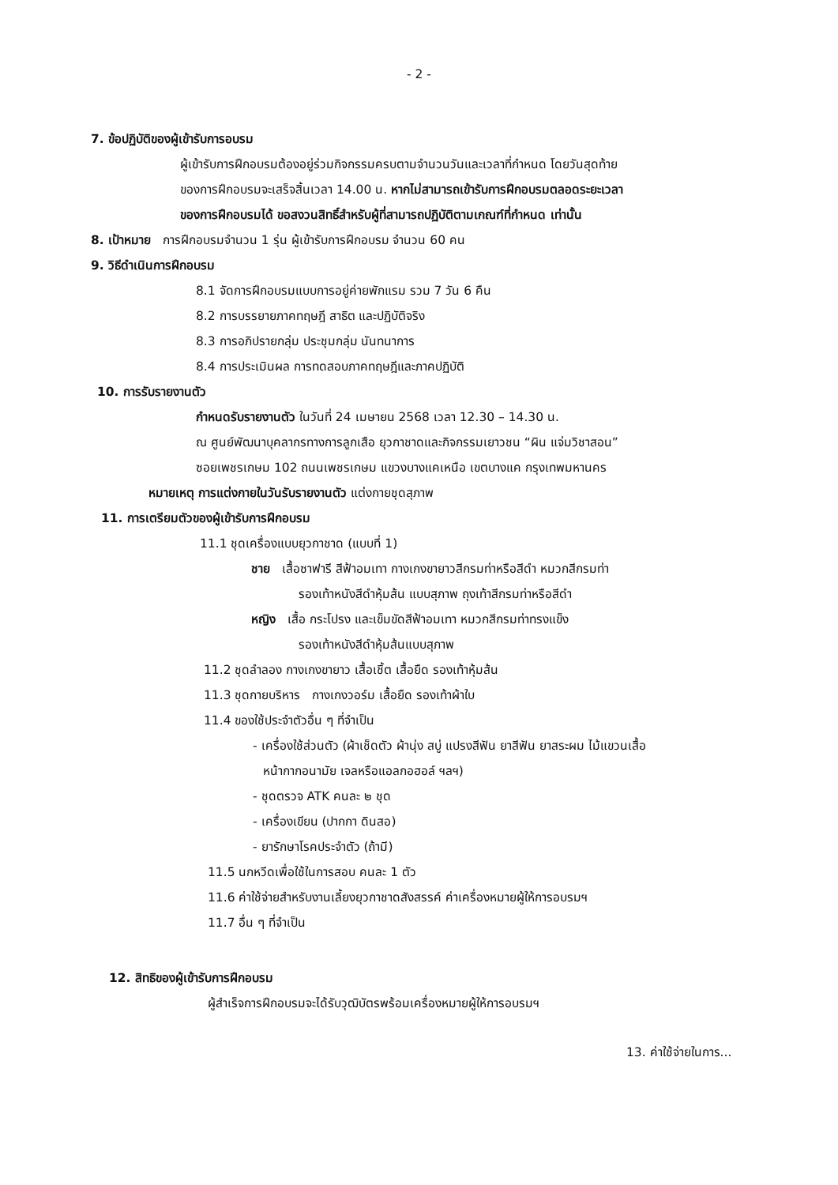- 2 -
7. ข้อปฏิบัติของผู้เข้ารับการอบรม
ผู้เข้ารับการฝึกอบรมต้องอยู่ร่วมกิจกรรมครบตามจำนวนวันและเวลาที่กำหนด โดยวันสุดท้าย
ของการฝึกอบรมจะเสร็จสิ้นเวลา 14.00 น. หากไม่สามารถเข้ารับการฝึกอบรมตลอดระยะเวลา
ของการฝึกอบรมได้ ขอสงวนสิทธิ์สำหรับผู้ที่สามารถปฏิบัติตามเกณฑ์ที่กำหนด เท่านั้น
8. เป้าหมาย การฝึกอบรมจำนวน 1 รุ่น ผู้เข้ารับการฝึกอบรม จำนวน 60 คน
9. วิธีดำเนินการฝึกอบรม
8.1 จัดการฝึกอบรมแบบการอยู่ค่ายพักแรม รวม 7 วัน 6 คืน
8.2 การบรรยายภาคทฤษฎี สาธิต และปฏิบัติจริง
8.3 การอภิปรายกลุ่ม ประชุมกลุ่ม นันทนาการ
8.4 การประเมินผล การทดสอบภาคทฤษฎีและภาคปฏิบัติ
10. การรับรายงานตัว
กำหนดรับรายงานตัว ในวันที่ 24 เมษายน 2568 เวลา 12.30 – 14.30 น.
ณ ศูนย์พัฒนาบุคลากรทางการลูกเสือ ยุวกาชาดและกิจกรรมเยาวชน “ผิน แจ่มวิชาสอน”
ซอยเพชรเกษม 102 ถนนเพชรเกษม แขวงบางแคเหนือ เขตบางแค กรุงเทพมหานคร
หมายเหตุ การแต่งกายในวันรับรายงานตัว แต่งกายชุดสุภาพ
11. การเตรียมตัวของผู้เข้ารับการฝึกอบรม
11.1 ชุดเครื่องแบบยุวกาชาด (แบบที่ 1)
ชาย เสื้อซาฟารี สีฟ้าอมเทา กางเกงขายาวสีกรมท่าหรือสีดำ หมวกสีกรมท่า
รองเท้าหนังสีดำหุ้มส้น แบบสุภาพ ถุงเท้าสีกรมท่าหรือสีดำ
หญิง เสื้อ กระโปรง และเข็มขัดสีฟ้าอมเทา หมวกสีกรมท่าทรงแข็ง
รองเท้าหนังสีดำหุ้มส้นแบบสุภาพ
11.2 ชุดลำลอง กางเกงขายาว เสื้อเชิ้ต เสื้อยืด รองเท้าหุ้มส้น
11.3 ชุดกายบริหาร กางเกงวอร์ม เสื้อยืด รองเท้าผ้าใบ
11.4 ของใช้ประจำตัวอื่น ๆ ที่จำเป็น
- เครื่องใช้ส่วนตัว (ผ้าเช็ดตัว ผ้านุ่ง สบู่ แปรงสีฟัน ยาสีฟัน ยาสระผม ไม้แขวนเสื้อ
หน้ากากอนามัย เจลหรือแอลกอฮอล์ ฯลฯ)
- ชุดตรวจ ATK คนละ ๒ ชุด
- เครื่องเขียน (ปากกา ดินสอ)
- ยารักษาโรคประจำตัว (ถ้ามี)
11.5 นกหวีดเพื่อใช้ในการสอบ คนละ 1 ตัว
11.6 ค่าใช้จ่ายสำหรับงานเลี้ยงยุวกาชาดสังสรรค์ ค่าเครื่องหมายผู้ให้การอบรมฯ
11.7 อื่น ๆ ที่จำเป็น
12. สิทธิของผู้เข้ารับการฝึกอบรม
ผู้สำเร็จการฝึกอบรมจะได้รับวุฒิบัตรพร้อมเครื่องหมายผู้ให้การอบรมฯ
13. ค่าใช้จ่ายในการ...